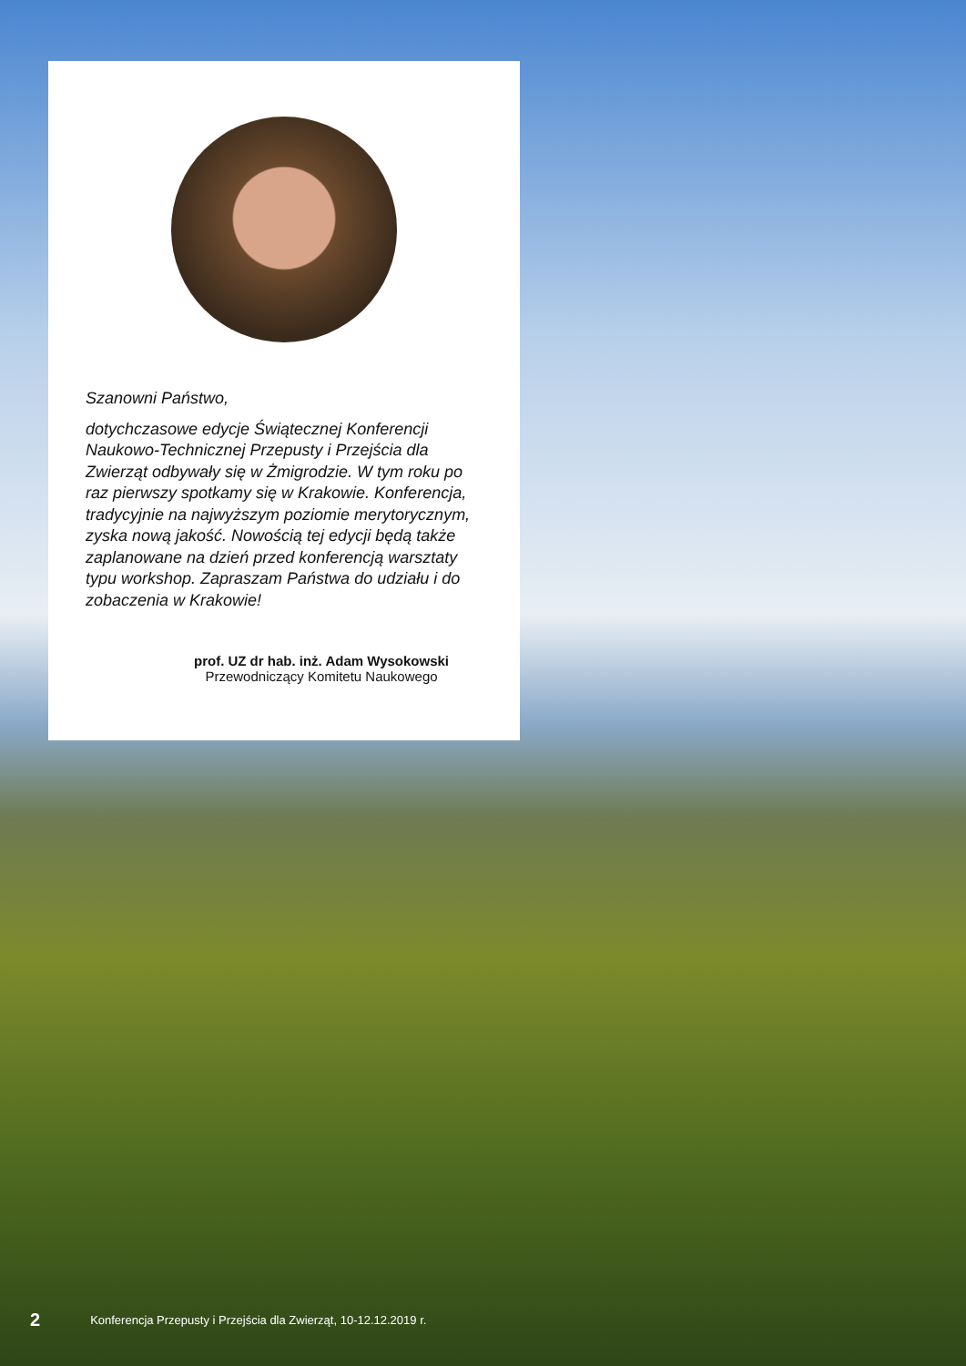Szanowni Państwo,
dotychczasowe edycje Świątecznej Konferencji Naukowo-Technicznej Przepusty i Przejścia dla Zwierząt odbywały się w Żmigrodzie. W tym roku po raz pierwszy spotkamy się w Krakowie. Konferencja, tradycyjnie na najwyższym poziomie merytorycznym, zyska nową jakość. Nowością tej edycji będą także zaplanowane na dzień przed konferencją warsztaty typu workshop. Zapraszam Państwa do udziału i do zobaczenia w Krakowie!
prof. UZ dr hab. inż. Adam Wysokowski
Przewodniczący Komitetu Naukowego
2 Konferencja Przepusty i Przejścia dla Zwierząt, 10-12.12.2019 r.